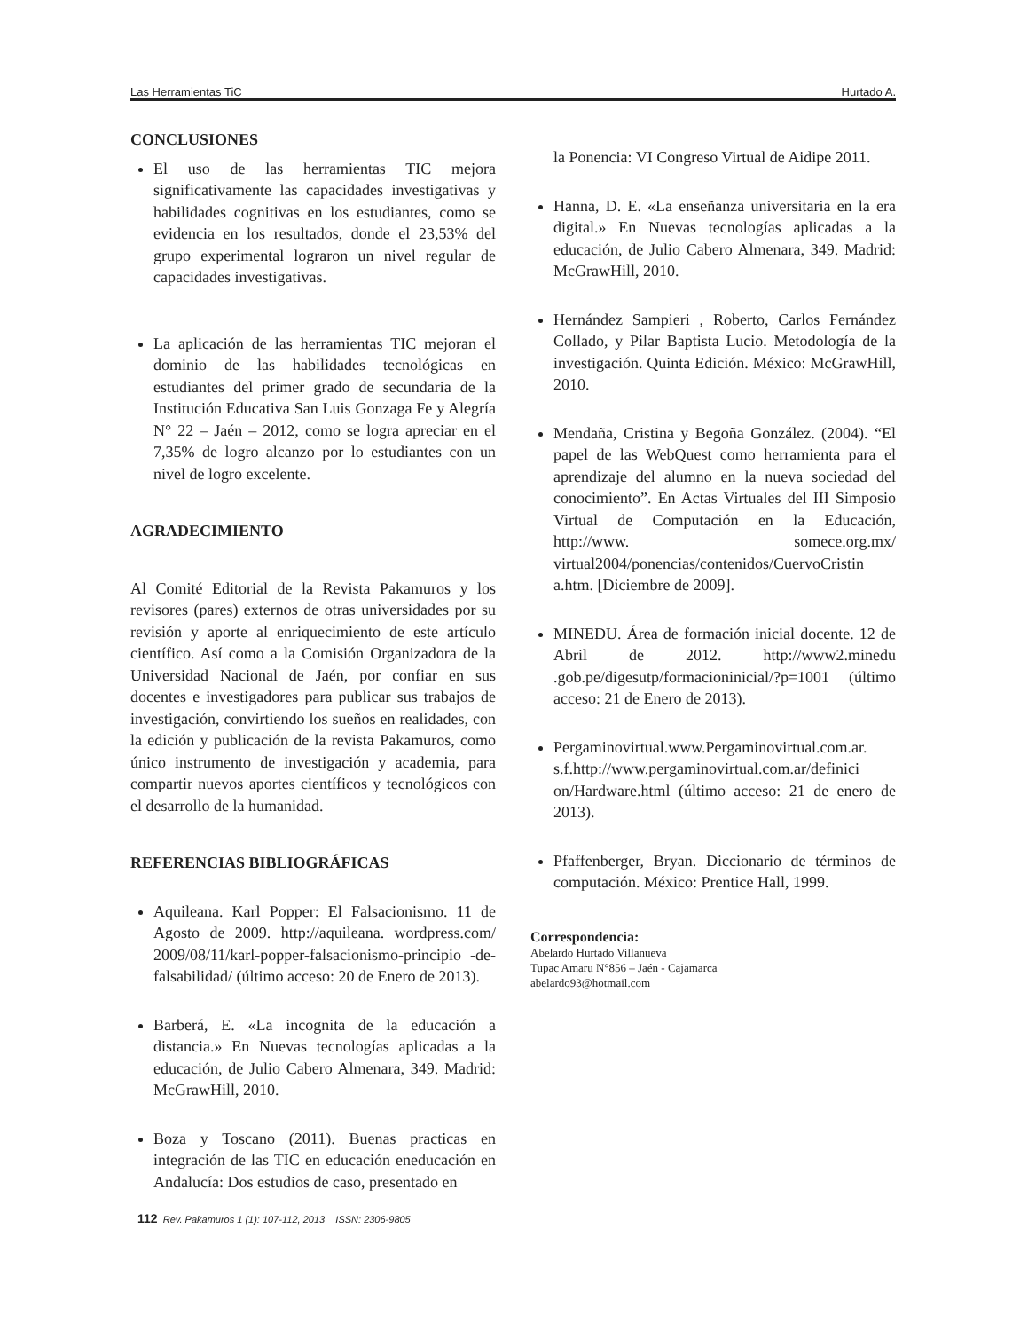Las Herramientas TiC Hurtado A.
CONCLUSIONES
El uso de las herramientas TIC mejora significativamente las capacidades investigativas y habilidades cognitivas en los estudiantes, como se evidencia en los resultados, donde el 23,53% del grupo experimental lograron un nivel regular de capacidades investigativas.
La aplicación de las herramientas TIC mejoran el dominio de las habilidades tecnológicas en estudiantes del primer grado de secundaria de la Institución Educativa San Luis Gonzaga Fe y Alegría N° 22 – Jaén – 2012, como se logra apreciar en el 7,35% de logro alcanzo por lo estudiantes con un nivel de logro excelente.
AGRADECIMIENTO
Al Comité Editorial de la Revista Pakamuros y los revisores (pares) externos de otras universidades por su revisión y aporte al enriquecimiento de este artículo científico. Así como a la Comisión Organizadora de la Universidad Nacional de Jaén, por confiar en sus docentes e investigadores para publicar sus trabajos de investigación, convirtiendo los sueños en realidades, con la edición y publicación de la revista Pakamuros, como único instrumento de investigación y academia, para compartir nuevos aportes científicos y tecnológicos con el desarrollo de la humanidad.
REFERENCIAS BIBLIOGRÁFICAS
Aquileana. Karl Popper: El Falsacionismo. 11 de Agosto de 2009. http://aquileana. wordpress.com/ 2009/08/11/karl-popper-falsacionismo-principio -de-falsabilidad/ (último acceso: 20 de Enero de 2013).
Barberá, E. «La incognita de la educación a distancia.» En Nuevas tecnologías aplicadas a la educación, de Julio Cabero Almenara, 349. Madrid: McGrawHill, 2010.
Boza y Toscano (2011). Buenas practicas en integración de las TIC en educación eneducación en Andalucía: Dos estudios de caso, presentado en
la Ponencia: VI Congreso Virtual de Aidipe 2011.
Hanna, D. E. «La enseñanza universitaria en la era digital.» En Nuevas tecnologías aplicadas a la educación, de Julio Cabero Almenara, 349. Madrid: McGrawHill, 2010.
Hernández Sampieri , Roberto, Carlos Fernández Collado, y Pilar Baptista Lucio. Metodología de la investigación. Quinta Edición. México: McGrawHill, 2010.
Mendaña, Cristina y Begoña González. (2004). “El papel de las WebQuest como herramienta para el aprendizaje del alumno en la nueva sociedad del conocimiento”. En Actas Virtuales del III Simposio Virtual de Computación en la Educación, http://www. somece.org.mx/ virtual2004/ponencias/contenidos/CuervoCristin a.htm. [Diciembre de 2009].
MINEDU. Área de formación inicial docente. 12 de Abril de 2012. http://www2.minedu .gob.pe/digesutp/formacioninicial/?p=1001 (último acceso: 21 de Enero de 2013).
Pergaminovirtual.www.Pergaminovirtual.com.ar. s.f.http://www.pergaminovirtual.com.ar/definici on/Hardware.html (último acceso: 21 de enero de 2013).
Pfaffenberger, Bryan. Diccionario de términos de computación. México: Prentice Hall, 1999.
Correspondencia:
Abelardo Hurtado Villanueva
Tupac Amaru N°856 – Jaén - Cajamarca
abelardo93@hotmail.com
112 Rev. Pakamuros 1 (1): 107-112, 2013 ISSN: 2306-9805